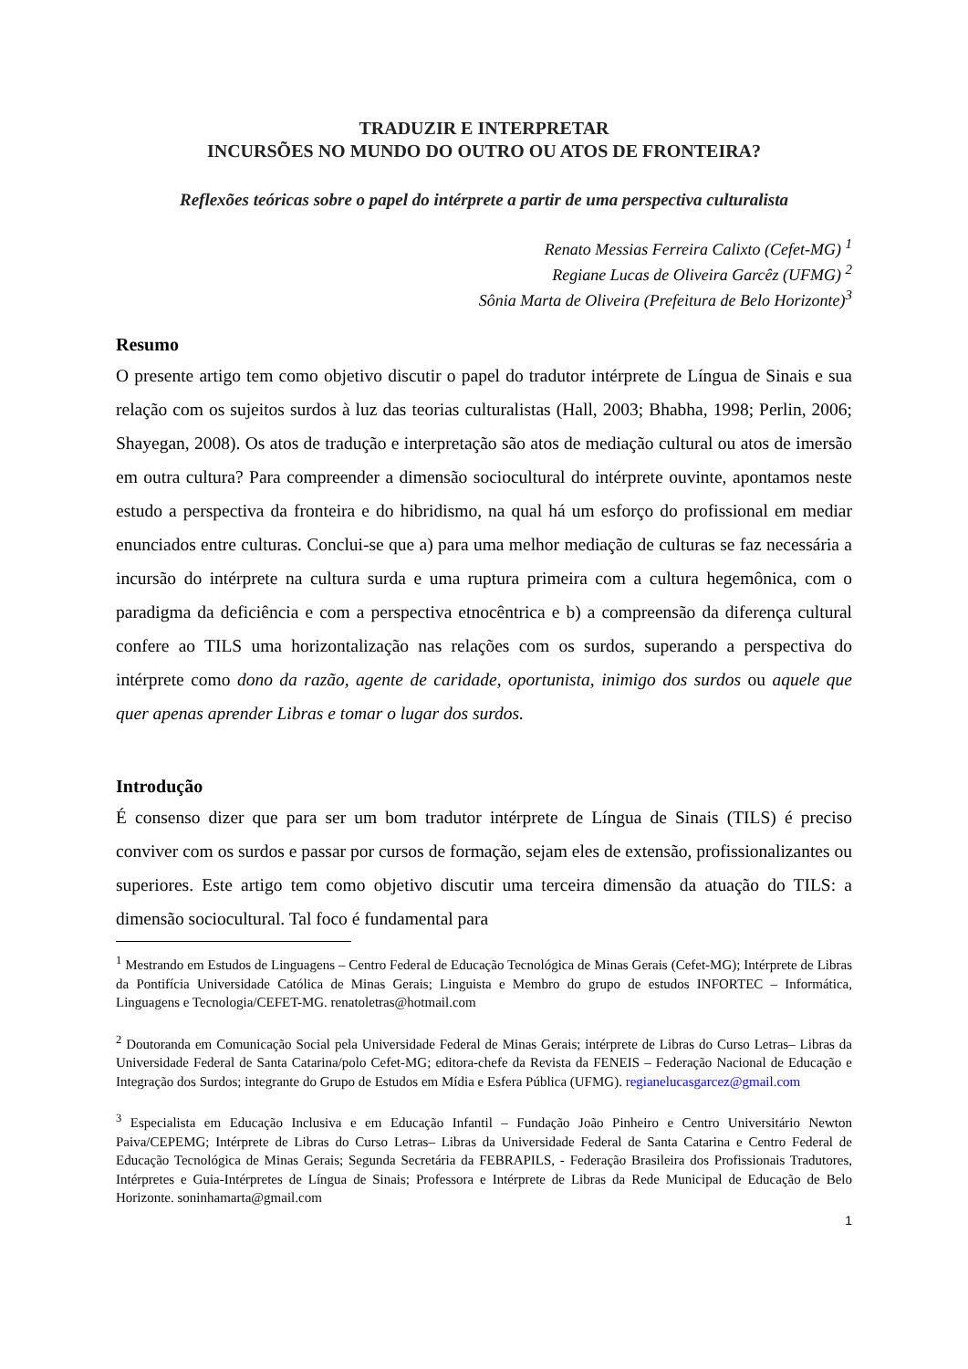TRADUZIR E INTERPRETAR
INCURSÕES NO MUNDO DO OUTRO OU ATOS DE FRONTEIRA?
Reflexões teóricas sobre o papel do intérprete a partir de uma perspectiva culturalista
Renato Messias Ferreira Calixto (Cefet-MG) <sup>1</sup>
Regiane Lucas de Oliveira Garcêz (UFMG) <sup>2</sup>
Sônia Marta de Oliveira (Prefeitura de Belo Horizonte)<sup>3</sup>
Resumo
O presente artigo tem como objetivo discutir o papel do tradutor intérprete de Língua de Sinais e sua relação com os sujeitos surdos à luz das teorias culturalistas (Hall, 2003; Bhabha, 1998; Perlin, 2006; Shayegan, 2008). Os atos de tradução e interpretação são atos de mediação cultural ou atos de imersão em outra cultura? Para compreender a dimensão sociocultural do intérprete ouvinte, apontamos neste estudo a perspectiva da fronteira e do hibridismo, na qual há um esforço do profissional em mediar enunciados entre culturas. Conclui-se que a) para uma melhor mediação de culturas se faz necessária a incursão do intérprete na cultura surda e uma ruptura primeira com a cultura hegemônica, com o paradigma da deficiência e com a perspectiva etnocêntrica e b) a compreensão da diferença cultural confere ao TILS uma horizontalização nas relações com os surdos, superando a perspectiva do intérprete como dono da razão, agente de caridade, oportunista, inimigo dos surdos ou aquele que quer apenas aprender Libras e tomar o lugar dos surdos.
Introdução
É consenso dizer que para ser um bom tradutor intérprete de Língua de Sinais (TILS) é preciso conviver com os surdos e passar por cursos de formação, sejam eles de extensão, profissionalizantes ou superiores. Este artigo tem como objetivo discutir uma terceira dimensão da atuação do TILS: a dimensão sociocultural. Tal foco é fundamental para
<sup>1</sup> Mestrando em Estudos de Linguagens – Centro Federal de Educação Tecnológica de Minas Gerais (Cefet-MG); Intérprete de Libras da Pontifícia Universidade Católica de Minas Gerais; Linguista e Membro do grupo de estudos INFORTEC – Informática, Linguagens e Tecnologia/CEFET-MG. renatoletras@hotmail.com
<sup>2</sup> Doutoranda em Comunicação Social pela Universidade Federal de Minas Gerais; intérprete de Libras do Curso Letras– Libras da Universidade Federal de Santa Catarina/polo Cefet-MG; editora-chefe da Revista da FENEIS – Federação Nacional de Educação e Integração dos Surdos; integrante do Grupo de Estudos em Mídia e Esfera Pública (UFMG). regianelucasgarcez@gmail.com
<sup>3</sup> Especialista em Educação Inclusiva e em Educação Infantil – Fundação João Pinheiro e Centro Universitário Newton Paiva/CEPEMG; Intérprete de Libras do Curso Letras– Libras da Universidade Federal de Santa Catarina e Centro Federal de Educação Tecnológica de Minas Gerais; Segunda Secretária da FEBRAPILS, - Federação Brasileira dos Profissionais Tradutores, Intérpretes e Guia-Intérpretes de Língua de Sinais; Professora e Intérprete de Libras da Rede Municipal de Educação de Belo Horizonte. soninhamarta@gmail.com
1